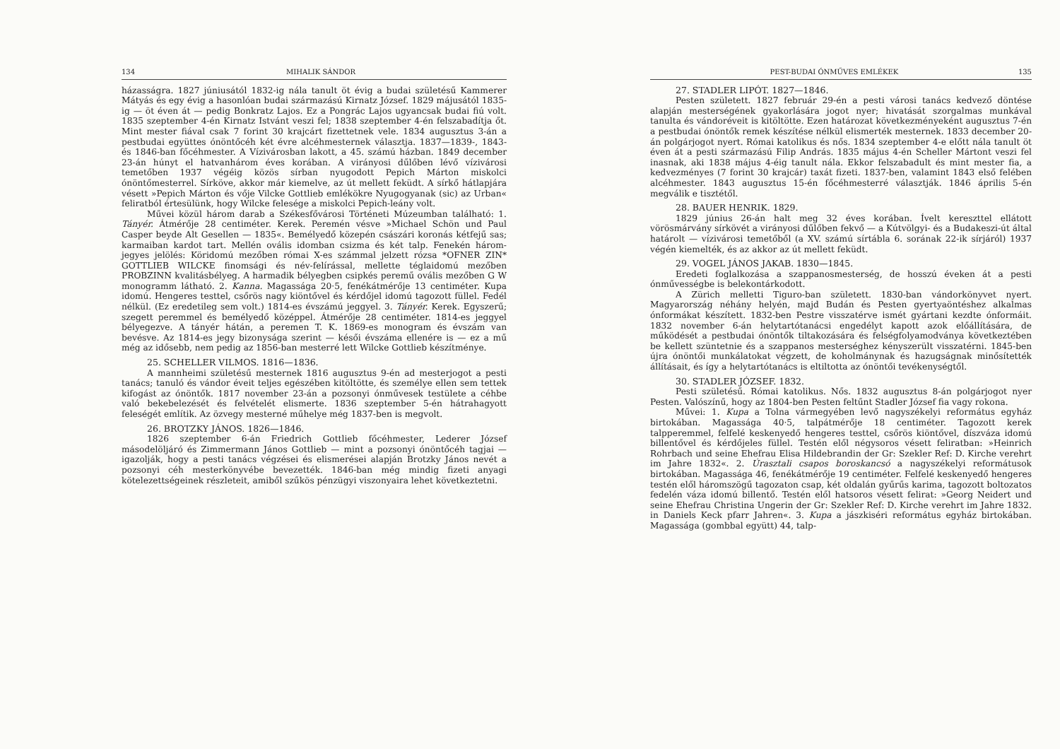134 MIHALIK SÁNDOR
házasságra. 1827 júniusától 1832-ig nála tanult öt évig a budai születésű Kammerer Mátyás és egy évig a hasonlóan budai származású Kirnatz József. 1829 májusától 1835-ig — öt éven át — pedig Bonkratz Lajos. Ez a Pongrác Lajos ugyancsak budai fiú volt. 1835 szeptember 4-én Kirnatz Istvánt veszi fel; 1838 szeptember 4-én felszabadítja őt. Mint mester fiával csak 7 forint 30 krajcárt fizettetnek vele. 1834 augusztus 3-án a pestbudai együttes ónöntőcéh két évre alcéhmesternek választja. 1837—1839-, 1843- és 1846-ban főcéhmester. A Vízivárosban lakott, a 45. számú házban. 1849 december 23-án húnyt el hatvanhárom éves korában. A virányosi dűlőben lévő vízivárosi temetőben 1937 végéig közös sírban nyugodott Pepich Márton miskolci ónöntőmesterrel. Sírköve, akkor már kiemelve, az út mellett feküdt. A sírkő hátlapjára vésett »Pepich Márton és vője Vilcke Gottlieb emlékökre Nyugogyanak (sic) az Urban« feliratból értesülünk, hogy Wilcke felesége a miskolci Pepich-leány volt.
Művei közül három darab a Székesfővárosi Történeti Múzeumban található: 1. Tányér. Átmérője 28 centiméter. Kerek. Peremén vésve »Michael Schön und Paul Casper beyde Alt Gesellen — 1835«. Bemélyedő közepén császári koronás kétfejű sas; karmaiban kardot tart. Mellén ovális idomban csizma és két talp. Fenekén három-jegyes jelölés: Köridomú mezőben római X-es számmal jelzett rózsa *OFNER ZIN* GOTTLIEB WILCKE finomsági és név-felírással, mellette téglaidomú mezőben PROBZINN kvalitásbélyeg. A harmadik bélyegben csipkés peremű ovális mezőben G W monogramm látható. 2. Kanna. Magassága 20·5, fenékátmérője 13 centiméter. Kupa idomú. Hengeres testtel, csőrös nagy kiöntővel és kérdőjel idomú tagozott füllel. Fedél nélkül. (Ez eredetileg sem volt.) 1814-es évszámú jeggyel. 3. Tányér. Kerek. Egyszerű; szegett peremmel és bemélyedő középpel. Átmérője 28 centiméter. 1814-es jeggyel bélyegezve. A tányér hátán, a peremen T. K. 1869-es monogram és évszám van bevésve. Az 1814-es jegy bizonysága szerint — késői évszáma ellenére is — ez a mű még az idősebb, nem pedig az 1856-ban mesterré lett Wilcke Gottlieb készítménye.
25. SCHELLER VILMOS. 1816—1836.
A mannheimi születésű mesternek 1816 augusztus 9-én ad mesterjogot a pesti tanács; tanuló és vándor éveit teljes egészében kitöltötte, és személye ellen sem tettek kifogást az ónöntők. 1817 november 23-án a pozsonyi ónművesek testülete a céhbe való bekebelezését és felvételét elismerte. 1836 szeptember 5-én hátrahagyott feleségét említik. Az özvegy mesterné műhelye még 1837-ben is megvolt.
26. BROTZKY JÁNOS. 1826—1846.
1826 szeptember 6-án Friedrich Gottlieb főcéhmester, Lederer József másodelöljáró és Zimmermann János Gottlieb — mint a pozsonyi ónöntőcéh tagjai — igazolják, hogy a pesti tanács végzései és elismerései alapján Brotzky János nevét a pozsonyi céh mesterkönyvébe bevezették. 1846-ban még mindig fizeti anyagi kötelezettségeinek részleteit, amiből szűkös pénzügyi viszonyaira lehet következtetni.
PEST-BUDAI ÓNMŰVES EMLÉKEK 135
27. STADLER LIPÓT. 1827—1846.
Pesten született. 1827 február 29-én a pesti városi tanács kedvező döntése alapján mesterségének gyakorlására jogot nyer; hivatását szorgalmas munkával tanulta és vándoréveit is kitöltötte. Ezen határozat következményeként augusztus 7-én a pestbudai ónöntők remek készítése nélkül elismerték mesternek. 1833 december 20-án polgárjogot nyert. Római katolikus és nős. 1834 szeptember 4-e előtt nála tanult öt éven át a pesti származású Filip András. 1835 május 4-én Scheller Mártont veszi fel inasnak, aki 1838 május 4-éig tanult nála. Ekkor felszabadult és mint mester fia, a kedvezményes (7 forint 30 krajcár) taxát fizeti. 1837-ben, valamint 1843 első felében alcéhmester. 1843 augusztus 15-én főcéhmesterré választják. 1846 április 5-én megválik e tisztétől.
28. BAUER HENRIK. 1829.
1829 június 26-án halt meg 32 éves korában. Ívelt kereszttel ellátott vörösmárvány sírkövét a virányosi dűlőben fekvő — a Kútvölgyi- és a Budakeszi-út által határolt — vízivárosi temetőből (a XV. számú sírtábla 6. sorának 22-ik sírjáról) 1937 végén kiemelték, és az akkor az út mellett feküdt.
29. VOGEL JÁNOS JAKAB. 1830—1845.
Eredeti foglalkozása a szappanosmesterség, de hosszú éveken át a pesti ónművességbe is belekontárkodott.
A Zürich melletti Tiguro-ban született. 1830-ban vándorkönyvet nyert. Magyarország néhány helyén, majd Budán és Pesten gyertyaöntéshez alkalmas ónformákat készített. 1832-ben Pestre visszatérve ismét gyártani kezdte ónformáit. 1832 november 6-án helytartótanácsi engedélyt kapott azok előállítására, de működését a pestbudai ónöntők tiltakozására és felségfolyamodványa következtében be kellett szüntetnie és a szappanos mesterséghez kényszerült visszatérni. 1845-ben újra ónöntői munkálatokat végzett, de koholmánynak és hazugságnak minősítették állításait, és így a helytartótanács is eltiltotta az ónöntői tevékenységtől.
30. STADLER JÓZSEF. 1832.
Pesti születésű. Római katolikus. Nős. 1832 augusztus 8-án polgárjogot nyer Pesten. Valószínű, hogy az 1804-ben Pesten feltűnt Stadler József fia vagy rokona.
Művei: 1. Kupa a Tolna vármegyében levő nagyszékelyi református egyház birtokában. Magassága 40·5, talpátmérője 18 centiméter. Tagozott kerek talpperemmel, felfelé keskenyedő hengeres testtel, csőrös kiöntővel, díszváza idomú billentővel és kérdőjeles füllel. Testén elől négysoros vésett feliratban: »Heinrich Rohrbach und seine Ehefrau Elisa Hildebrandin der Gr: Szekler Ref: D. Kirche verehrt im Jahre 1832«. 2. Úrasztali csapos boroskancsó a nagyszékelyi reformátusok birtokában. Magassága 46, fenékátmérője 19 centiméter. Felfelé keskenyedő hengeres testén elől háromszögű tagozaton csap, két oldalán gyűrűs karima, tagozott boltozatos fedelén váza idomú billentő. Testén elől hatsoros vésett felirat: »Georg Neidert und seine Ehefrau Christina Ungerin der Gr: Szekler Ref: D. Kirche verehrt im Jahre 1832. in Daniels Keck pfarr Jahren«. 3. Kupa a jászkiséri református egyház birtokában. Magassága (gombbal együtt) 44, talp-